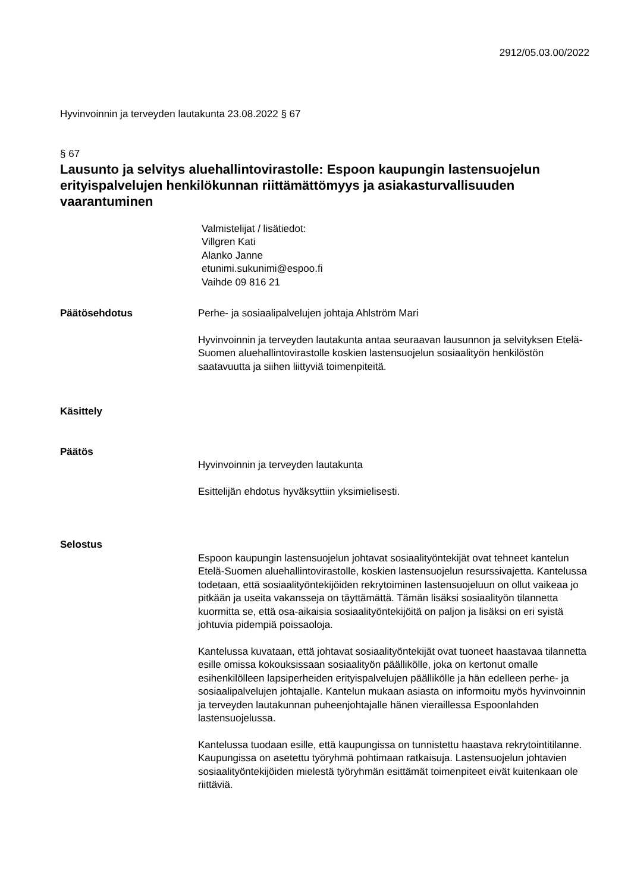2912/05.03.00/2022
Hyvinvoinnin ja terveyden lautakunta 23.08.2022 § 67
§ 67
Lausunto ja selvitys aluehallintovirastolle: Espoon kaupungin lastensuojelun erityispalvelujen henkilökunnan riittämättömyys ja asiakasturvallisuuden vaarantuminen
Valmistelijat / lisätiedot:
Villgren Kati
Alanko Janne
etunimi.sukunimi@espoo.fi
Vaihde 09 816 21
Päätösehdotus Perhe- ja sosiaalipalvelujen johtaja Ahlström Mari
Hyvinvoinnin ja terveyden lautakunta antaa seuraavan lausunnon ja selvityksen Etelä-Suomen aluehallintovirastolle koskien lastensuojelun sosiaalityön henkilöstön saatavuutta ja siihen liittyviä toimenpiteitä.
Käsittely
Päätös
Hyvinvoinnin ja terveyden lautakunta
Esittelijän ehdotus hyväksyttiin yksimielisesti.
Selostus
Espoon kaupungin lastensuojelun johtavat sosiaalityöntekijät ovat tehneet kantelun Etelä-Suomen aluehallintovirastolle, koskien lastensuojelun resurssivajetta. Kantelussa todetaan, että sosiaalityöntekijöiden rekrytoiminen lastensuojeluun on ollut vaikeaa jo pitkään ja useita vakansseja on täyttämättä. Tämän lisäksi sosiaalityön tilannetta kuormitta se, että osa-aikaisia sosiaalityöntekijöitä on paljon ja lisäksi on eri syistä johtuvia pidempiä poissaoloja.
Kantelussa kuvataan, että johtavat sosiaalityöntekijät ovat tuoneet haastavaa tilannetta esille omissa kokouksissaan sosiaalityön päällikölle, joka on kertonut omalle esihenkilölleen lapsiperheiden erityispalvelujen päällikölle ja hän edelleen perhe- ja sosiaalipalvelujen johtajalle. Kantelun mukaan asiasta on informoitu myös hyvinvoinnin ja terveyden lautakunnan puheenjohtajalle hänen vieraillessa Espoonlahden lastensuojelussa.
Kantelussa tuodaan esille, että kaupungissa on tunnistettu haastava rekrytointitilanne. Kaupungissa on asetettu työryhmä pohtimaan ratkaisuja. Lastensuojelun johtavien sosiaalityöntekijöiden mielestä työryhmän esittämät toimenpiteet eivät kuitenkaan ole riittäviä.